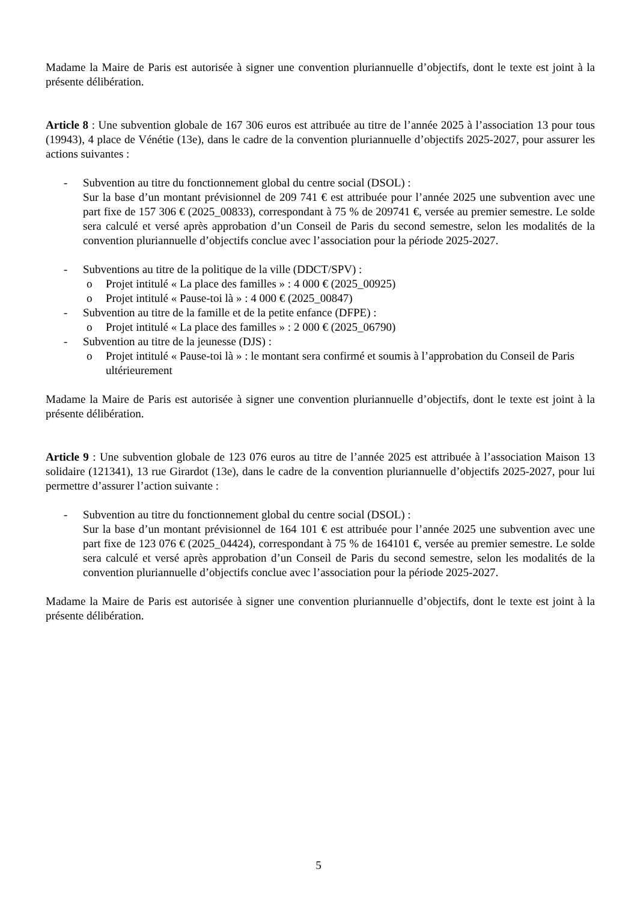Madame la Maire de Paris est autorisée à signer une convention pluriannuelle d’objectifs, dont le texte est joint à la présente délibération.
Article 8 : Une subvention globale de 167 306 euros est attribuée au titre de l’année 2025 à l’association 13 pour tous (19943), 4 place de Vénétie (13e), dans le cadre de la convention pluriannuelle d’objectifs 2025-2027, pour assurer les actions suivantes :
- Subvention au titre du fonctionnement global du centre social (DSOL) :
Sur la base d’un montant prévisionnel de 209 741 € est attribuée pour l’année 2025 une subvention avec une part fixe de 157 306 € (2025_00833), correspondant à 75 % de 209741 €, versée au premier semestre. Le solde sera calculé et versé après approbation d’un Conseil de Paris du second semestre, selon les modalités de la convention pluriannuelle d’objectifs conclue avec l’association pour la période 2025-2027.
- Subventions au titre de la politique de la ville (DDCT/SPV) :
o Projet intitulé « La place des familles » : 4 000 € (2025_00925)
o Projet intitulé « Pause-toi là » : 4 000 € (2025_00847)
- Subvention au titre de la famille et de la petite enfance (DFPE) :
o Projet intitulé « La place des familles » : 2 000 € (2025_06790)
- Subvention au titre de la jeunesse (DJS) :
o Projet intitulé « Pause-toi là » : le montant sera confirmé et soumis à l’approbation du Conseil de Paris ultérieurement
Madame la Maire de Paris est autorisée à signer une convention pluriannuelle d’objectifs, dont le texte est joint à la présente délibération.
Article 9 : Une subvention globale de 123 076 euros au titre de l’année 2025 est attribuée à l’association Maison 13 solidaire (121341), 13 rue Girardot (13e), dans le cadre de la convention pluriannuelle d’objectifs 2025-2027, pour lui permettre d’assurer l’action suivante :
- Subvention au titre du fonctionnement global du centre social (DSOL) :
Sur la base d’un montant prévisionnel de 164 101 € est attribuée pour l’année 2025 une subvention avec une part fixe de 123 076 € (2025_04424), correspondant à 75 % de 164101 €, versée au premier semestre. Le solde sera calculé et versé après approbation d’un Conseil de Paris du second semestre, selon les modalités de la convention pluriannuelle d’objectifs conclue avec l’association pour la période 2025-2027.
Madame la Maire de Paris est autorisée à signer une convention pluriannuelle d’objectifs, dont le texte est joint à la présente délibération.
5